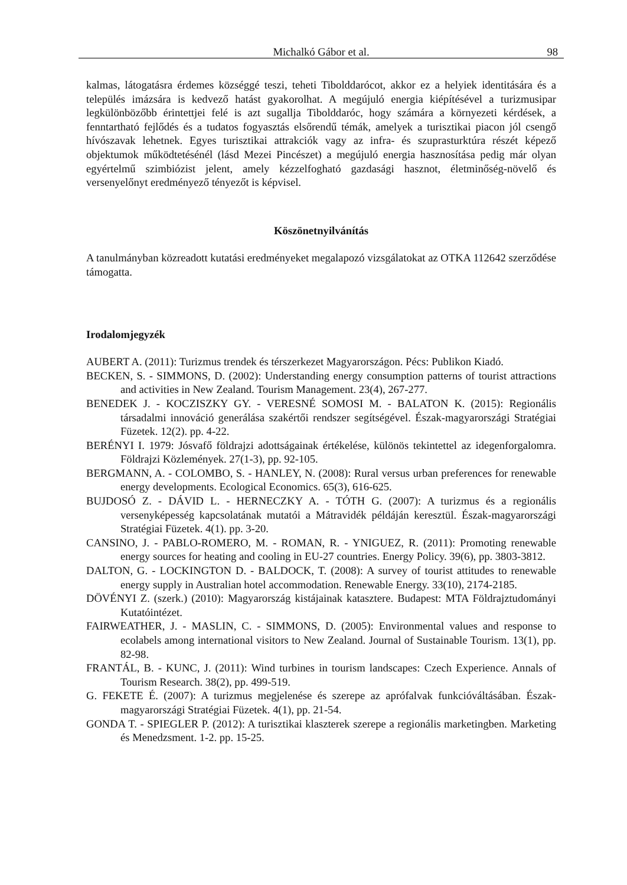Michalkó Gábor et al. 98
kalmas, látogatásra érdemes községgé teszi, teheti Tibolddarócot, akkor ez a helyiek identitására és a település imázsára is kedvező hatást gyakorolhat. A megújuló energia kiépítésével a turizmusipar legkülönbözőbb érintettjei felé is azt sugallja Tibolddaróc, hogy számára a környezeti kérdések, a fenntartható fejlődés és a tudatos fogyasztás elsőrendű témák, amelyek a turisztikai piacon jól csengő hívószavak lehetnek. Egyes turisztikai attrakciók vagy az infra- és szuprasturktúra részét képező objektumok működtetésénél (lásd Mezei Pincészet) a megújuló energia hasznosítása pedig már olyan egyértelmű szimbiózist jelent, amely kézzelfogható gazdasági hasznot, életminőség-növelő és versenyelőnyt eredményező tényezőt is képvisel.
Köszönetnyilvánítás
A tanulmányban közreadott kutatási eredményeket megalapozó vizsgálatokat az OTKA 112642 szerződése támogatta.
Irodalomjegyzék
AUBERT A. (2011): Turizmus trendek és térszerkezet Magyarországon. Pécs: Publikon Kiadó.
BECKEN, S. - SIMMONS, D. (2002): Understanding energy consumption patterns of tourist attractions and activities in New Zealand. Tourism Management. 23(4), 267-277.
BENEDEK J. - KOCZISZKY GY. - VERESNÉ SOMOSI M. - BALATON K. (2015): Regionális társadalmi innováció generálása szakértői rendszer segítségével. Észak-magyarországi Stratégiai Füzetek. 12(2). pp. 4-22.
BERÉNYI I. 1979: Jósvafő földrajzi adottságainak értékelése, különös tekintettel az idegenforgalomra. Földrajzi Közlemények. 27(1-3), pp. 92-105.
BERGMANN, A. - COLOMBO, S. - HANLEY, N. (2008): Rural versus urban preferences for renewable energy developments. Ecological Economics. 65(3), 616-625.
BUJDOSÓ Z. - DÁVID L. - HERNECZKY A. - TÓTH G. (2007): A turizmus és a regionális versenyképesség kapcsolatának mutatói a Mátravidék példáján keresztül. Észak-magyarországi Stratégiai Füzetek. 4(1). pp. 3-20.
CANSINO, J. - PABLO-ROMERO, M. - ROMAN, R. - YNIGUEZ, R. (2011): Promoting renewable energy sources for heating and cooling in EU-27 countries. Energy Policy. 39(6), pp. 3803-3812.
DALTON, G. - LOCKINGTON D. - BALDOCK, T. (2008): A survey of tourist attitudes to renewable energy supply in Australian hotel accommodation. Renewable Energy. 33(10), 2174-2185.
DÖVÉNYI Z. (szerk.) (2010): Magyarország kistájainak katasztere. Budapest: MTA Földrajztudományi Kutatóintézet.
FAIRWEATHER, J. - MASLIN, C. - SIMMONS, D. (2005): Environmental values and response to ecolabels among international visitors to New Zealand. Journal of Sustainable Tourism. 13(1), pp. 82-98.
FRANTÁL, B. - KUNC, J. (2011): Wind turbines in tourism landscapes: Czech Experience. Annals of Tourism Research. 38(2), pp. 499-519.
G. FEKETE É. (2007): A turizmus megjelenése és szerepe az aprófalvak funkcióváltásában. Észak-magyarországi Stratégiai Füzetek. 4(1), pp. 21-54.
GONDA T. - SPIEGLER P. (2012): A turisztikai klaszterek szerepe a regionális marketingben. Marketing és Menedzsment. 1-2. pp. 15-25.